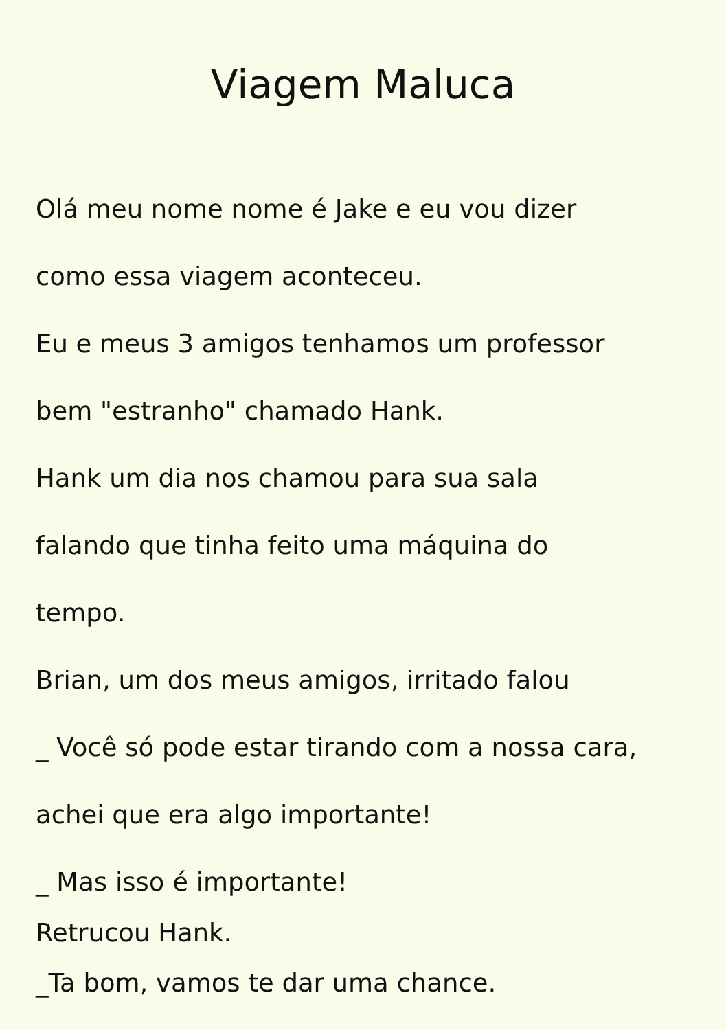Viagem Maluca
Olá meu nome nome é Jake e eu vou dizer
como essa viagem aconteceu.
Eu e meus 3 amigos tenhamos um professor
bem "estranho" chamado Hank.
Hank um dia nos chamou para sua sala
falando que tinha feito uma máquina do
tempo.
Brian, um dos meus amigos, irritado falou
_ Você só pode estar tirando com a nossa cara,
achei que era algo importante!
_ Mas isso é importante!
Retrucou Hank.
_Ta bom, vamos te dar uma chance.